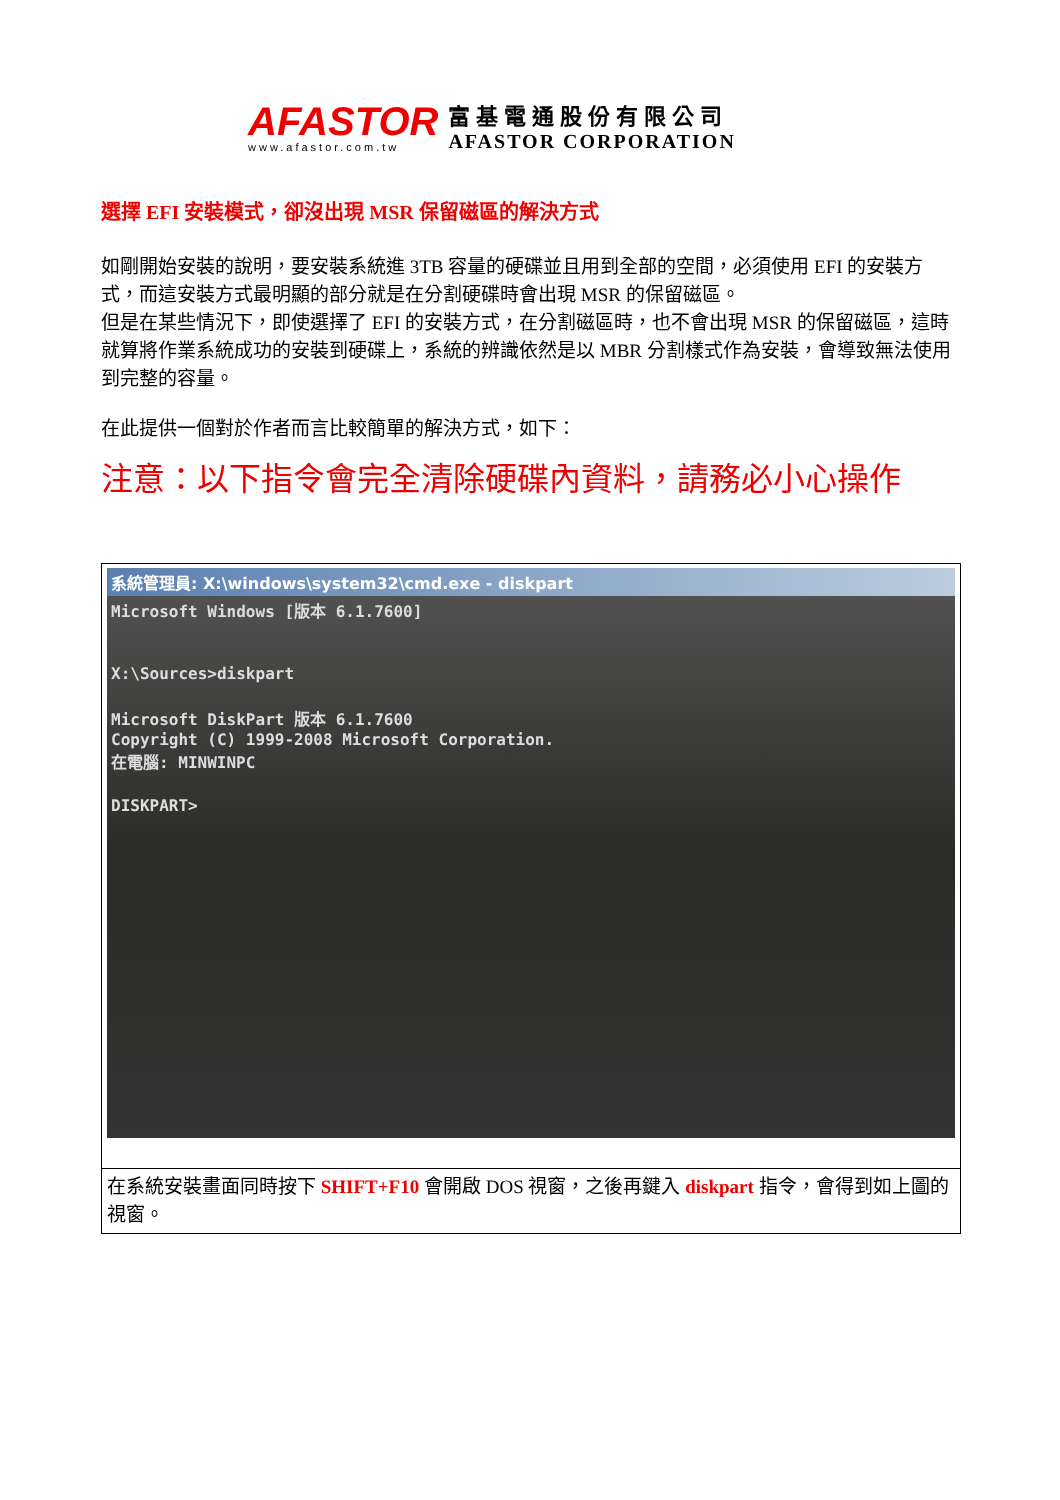AFASTOR
www.afastor.com.tw
富基電通股份有限公司
AFASTOR CORPORATION
選擇 EFI 安裝模式，卻沒出現 MSR 保留磁區的解決方式
如剛開始安裝的說明，要安裝系統進 3TB 容量的硬碟並且用到全部的空間，必須使用 EFI 的安裝方式，而這安裝方式最明顯的部分就是在分割硬碟時會出現 MSR 的保留磁區。
但是在某些情況下，即使選擇了 EFI 的安裝方式，在分割磁區時，也不會出現 MSR 的保留磁區，這時就算將作業系統成功的安裝到硬碟上，系統的辨識依然是以 MBR 分割樣式作為安裝，會導致無法使用到完整的容量。
在此提供一個對於作者而言比較簡單的解決方式，如下：
注意：以下指令會完全清除硬碟內資料，請務必小心操作
| 系統管理員: X:\windows\system32\cmd.exe - diskpart Microsoft Windows [版本 6.1.7600] X:\Sources>diskpart Microsoft DiskPart 版本 6.1.7600 Copyright (C) 1999-2008 Microsoft Corporation. 在電腦: MINWINPC DISKPART> |
| 在系統安裝畫面同時按下 SHIFT+F10 會開啟 DOS 視窗，之後再鍵入 diskpart 指令，會得到如上圖的視窗。 |